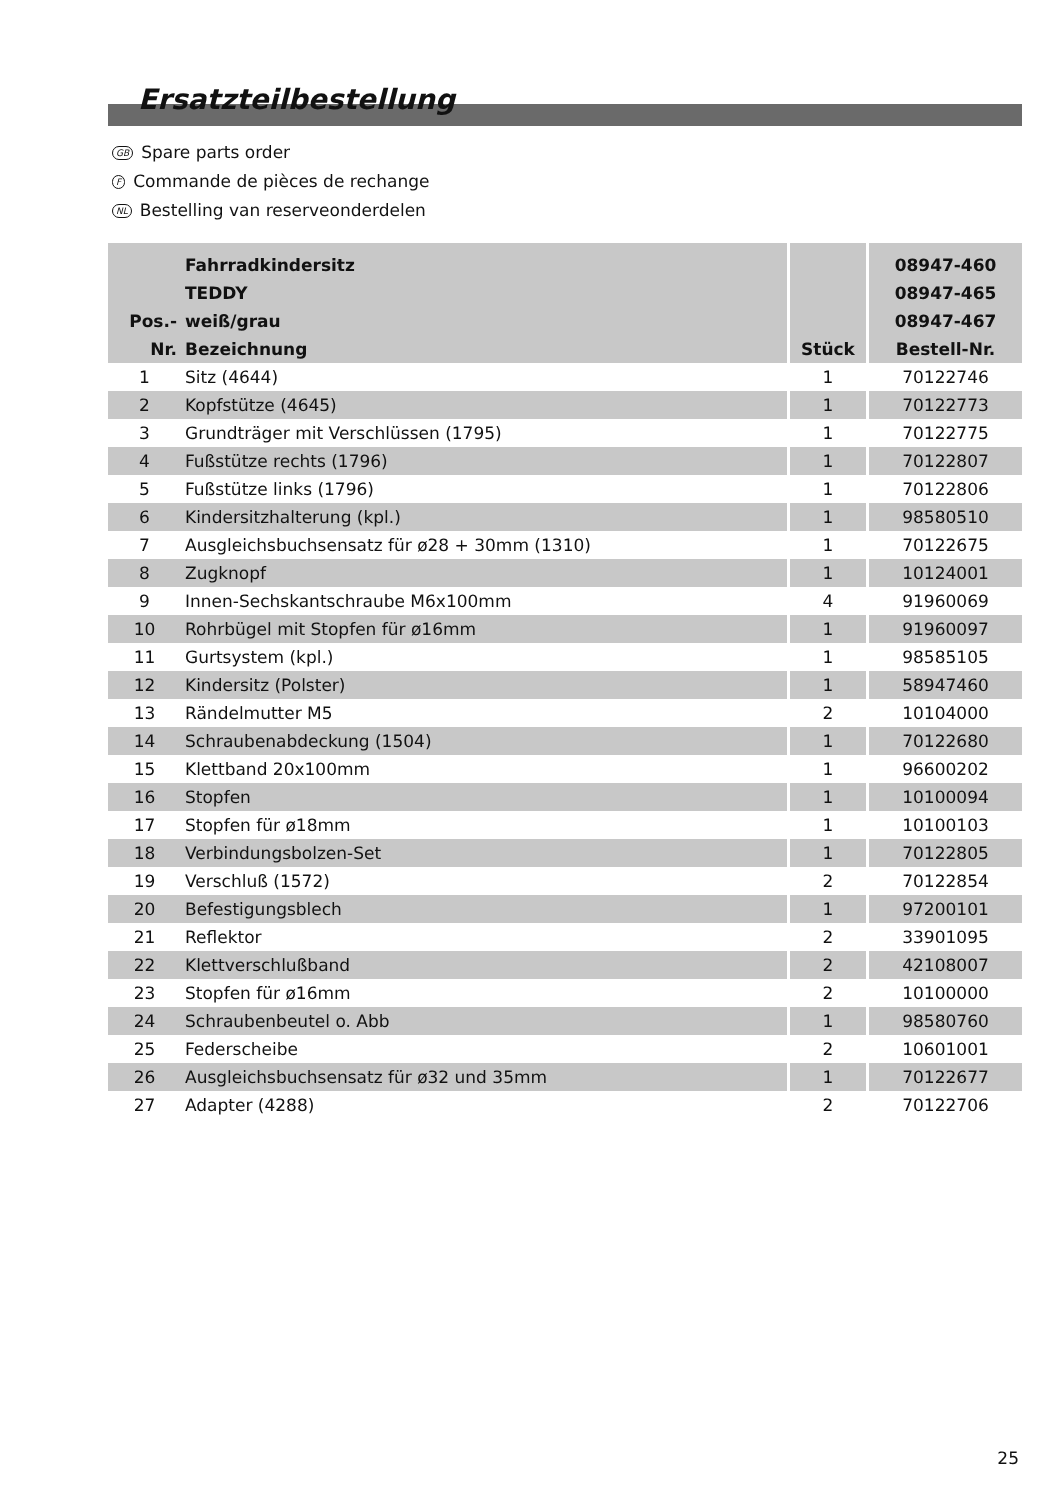Ersatzteilbestellung
GB Spare parts order F Commande de pièces de rechange NL Bestelling van reserveonderdelen
| Pos.- Nr. | Fahrradkindersitz TEDDY weiß/grau Bezeichnung | Stück | 08947-460 08947-465 08947-467 Bestell-Nr. |
| --- | --- | --- | --- |
| 1 | Sitz (4644) | 1 | 70122746 |
| 2 | Kopfstütze (4645) | 1 | 70122773 |
| 3 | Grundträger mit Verschlüssen (1795) | 1 | 70122775 |
| 4 | Fußstütze rechts (1796) | 1 | 70122807 |
| 5 | Fußstütze links (1796) | 1 | 70122806 |
| 6 | Kindersitzhalterung (kpl.) | 1 | 98580510 |
| 7 | Ausgleichsbuchsensatz für ø28 + 30mm (1310) | 1 | 70122675 |
| 8 | Zugknopf | 1 | 10124001 |
| 9 | Innen-Sechskantschraube M6x100mm | 4 | 91960069 |
| 10 | Rohrbügel mit Stopfen für ø16mm | 1 | 91960097 |
| 11 | Gurtsystem (kpl.) | 1 | 98585105 |
| 12 | Kindersitz (Polster) | 1 | 58947460 |
| 13 | Rändelmutter M5 | 2 | 10104000 |
| 14 | Schraubenabdeckung (1504) | 1 | 70122680 |
| 15 | Klettband 20x100mm | 1 | 96600202 |
| 16 | Stopfen | 1 | 10100094 |
| 17 | Stopfen für ø18mm | 1 | 10100103 |
| 18 | Verbindungsbolzen-Set | 1 | 70122805 |
| 19 | Verschluß (1572) | 2 | 70122854 |
| 20 | Befestigungsblech | 1 | 97200101 |
| 21 | Reflektor | 2 | 33901095 |
| 22 | Klettverschlußband | 2 | 42108007 |
| 23 | Stopfen für ø16mm | 2 | 10100000 |
| 24 | Schraubenbeutel o. Abb | 1 | 98580760 |
| 25 | Federscheibe | 2 | 10601001 |
| 26 | Ausgleichsbuchsensatz für ø32 und 35mm | 1 | 70122677 |
| 27 | Adapter (4288) | 2 | 70122706 |
25